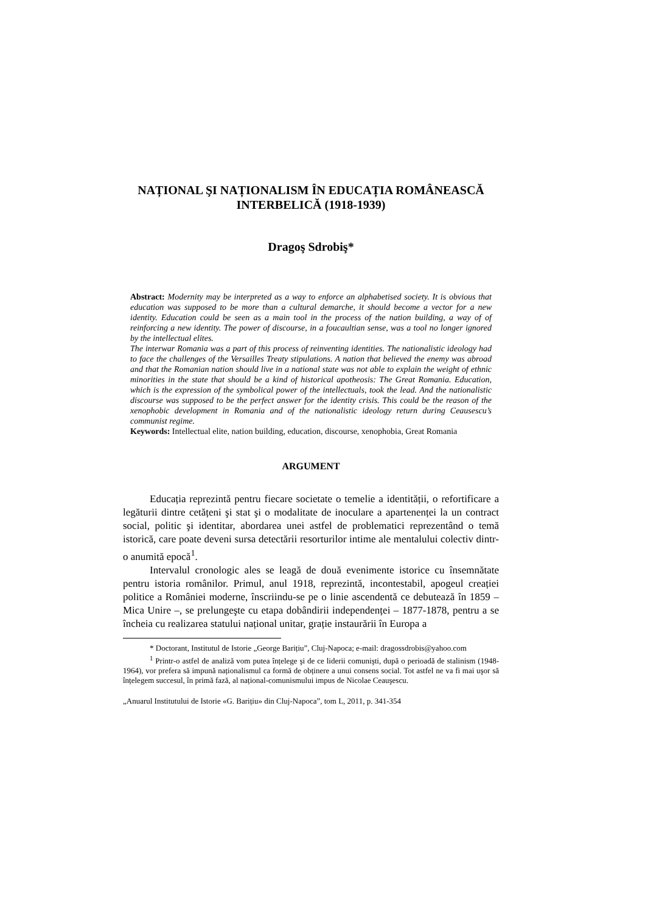NAȚIONAL ŞI NAȚIONALISM ÎN EDUCAȚIA ROMÂNEASCĂ INTERBELICĂ (1918-1939)
Dragoş Sdrobiş*
Abstract: Modernity may be interpreted as a way to enforce an alphabetised society. It is obvious that education was supposed to be more than a cultural demarche, it should become a vector for a new identity. Education could be seen as a main tool in the process of the nation building, a way of of reinforcing a new identity. The power of discourse, in a foucaultian sense, was a tool no longer ignored by the intellectual elites.
The interwar Romania was a part of this process of reinventing identities. The nationalistic ideology had to face the challenges of the Versailles Treaty stipulations. A nation that believed the enemy was abroad and that the Romanian nation should live in a national state was not able to explain the weight of ethnic minorities in the state that should be a kind of historical apotheosis: The Great Romania. Education, which is the expression of the symbolical power of the intellectuals, took the lead. And the nationalistic discourse was supposed to be the perfect answer for the identity crisis. This could be the reason of the xenophobic development in Romania and of the nationalistic ideology return during Ceausescu’s communist regime.
Keywords: Intellectual elite, nation building, education, discourse, xenophobia, Great Romania
ARGUMENT
Educația reprezintă pentru fiecare societate o temelie a identității, o refortificare a legăturii dintre cetățeni şi stat şi o modalitate de inoculare a apartenenței la un contract social, politic şi identitar, abordarea unei astfel de problematici reprezentând o temă istorică, care poate deveni sursa detectării resorturilor intime ale mentalului colectiv dintr-o anumită epocă<sup>1</sup>.
Intervalul cronologic ales se leagă de două evenimente istorice cu însemnătate pentru istoria românilor. Primul, anul 1918, reprezintă, incontestabil, apogeul creației politice a României moderne, înscriindu-se pe o linie ascendentă ce debutează în 1859 – Mica Unire –, se prelungeşte cu etapa dobândirii independenței – 1877-1878, pentru a se încheia cu realizarea statului național unitar, grație instaurării în Europa a
* Doctorant, Institutul de Istorie „George Barițiu”, Cluj-Napoca; e-mail: dragossdrobis@yahoo.com
<sup>1</sup> Printr-o astfel de analiză vom putea înțelege şi de ce liderii comunişti, după o perioadă de stalinism (1948-1964), vor prefera să impună naționalismul ca formă de obținere a unui consens social. Tot astfel ne va fi mai uşor să înțelegem succesul, în primă fază, al național-comunismului impus de Nicolae Ceauşescu.
„Anuarul Institutului de Istorie «G. Barițiu» din Cluj-Napoca”, tom L, 2011, p. 341-354